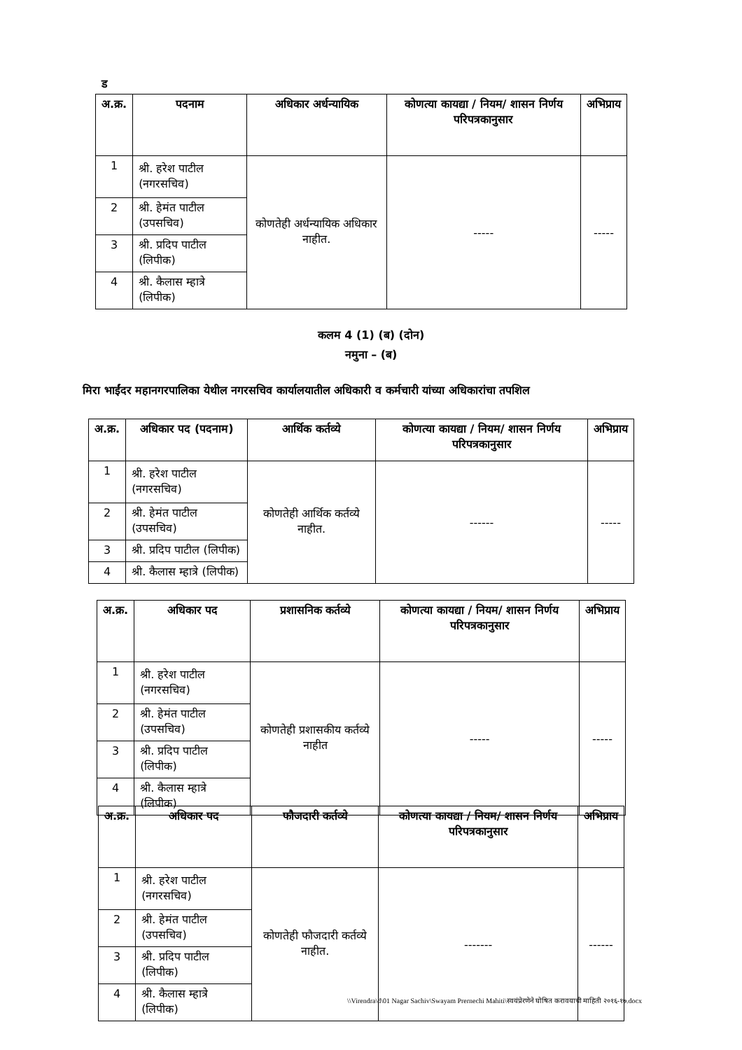ड
| अ.क्र. | पदनाम | अधिकार अर्धन्यायिक | कोणत्या कायद्या / नियम/ शासन निर्णय परिपत्रकानुसार | अभिप्राय |
| --- | --- | --- | --- | --- |
| 1 | श्री. हरेश पाटील (नगरसचिव) | कोणतेही अर्धन्यायिक अधिकार नाहीत. | ----- | ----- |
| 2 | श्री. हेमंत पाटील (उपसचिव) | | | |
| 3 | श्री. प्रदिप पाटील (लिपीक) | | | |
| 4 | श्री. कैलास म्हात्रे (लिपीक) | | | |
कलम 4 (1) (ब) (दोन)
नमुना – (ब)
मिरा भाईंदर महानगरपालिका येथील नगरसचिव कार्यालयातील अधिकारी व कर्मचारी यांच्या अधिकारांचा तपशिल
| अ.क्र. | अधिकार पद (पदनाम) | आर्थिक कर्तव्ये | कोणत्या कायद्या / नियम/ शासन निर्णय परिपत्रकानुसार | अभिप्राय |
| --- | --- | --- | --- | --- |
| 1 | श्री. हरेश पाटील (नगरसचिव) | कोणतेही आर्थिक कर्तव्ये नाहीत. | ------ | ----- |
| 2 | श्री. हेमंत पाटील (उपसचिव) | | | |
| 3 | श्री. प्रदिप पाटील (लिपीक) | | | |
| 4 | श्री. कैलास म्हात्रे (लिपीक) | | | |
| अ.क्र. | अधिकार पद | प्रशासनिक कर्तव्ये | कोणत्या कायद्या / नियम/ शासन निर्णय परिपत्रकानुसार | अभिप्राय |
| --- | --- | --- | --- | --- |
| 1 | श्री. हरेश पाटील (नगरसचिव) | कोणतेही प्रशासकीय कर्तव्ये नाहीत | ----- | ----- |
| 2 | श्री. हेमंत पाटील (उपसचिव) | | | |
| 3 | श्री. प्रदिप पाटील (लिपीक) | | | |
| 4 | श्री. कैलास म्हात्रे (लिपीक) | | | |
| अ.क्र. | अधिकार पद | फौजदारी कर्तव्ये | कोणत्या कायद्या / नियम/ शासन निर्णय परिपत्रकानुसार | अभिप्राय |
| --- | --- | --- | --- | --- |
| 1 | श्री. हरेश पाटील (नगरसचिव) | कोणतेही फौजदारी कर्तव्ये नाहीत. | ------- | ------ |
| 2 | श्री. हेमंत पाटील (उपसचिव) | | | |
| 3 | श्री. प्रदिप पाटील (लिपीक) | | | |
| 4 | श्री. कैलास म्हात्रे (लिपीक) | | | |
\\Virendra\d\01 Nagar Sachiv\Swayam Prernechi Mahiti\स्वयंप्रेरणेने घोषित करावयाची माहिती २०१६-१७.docx